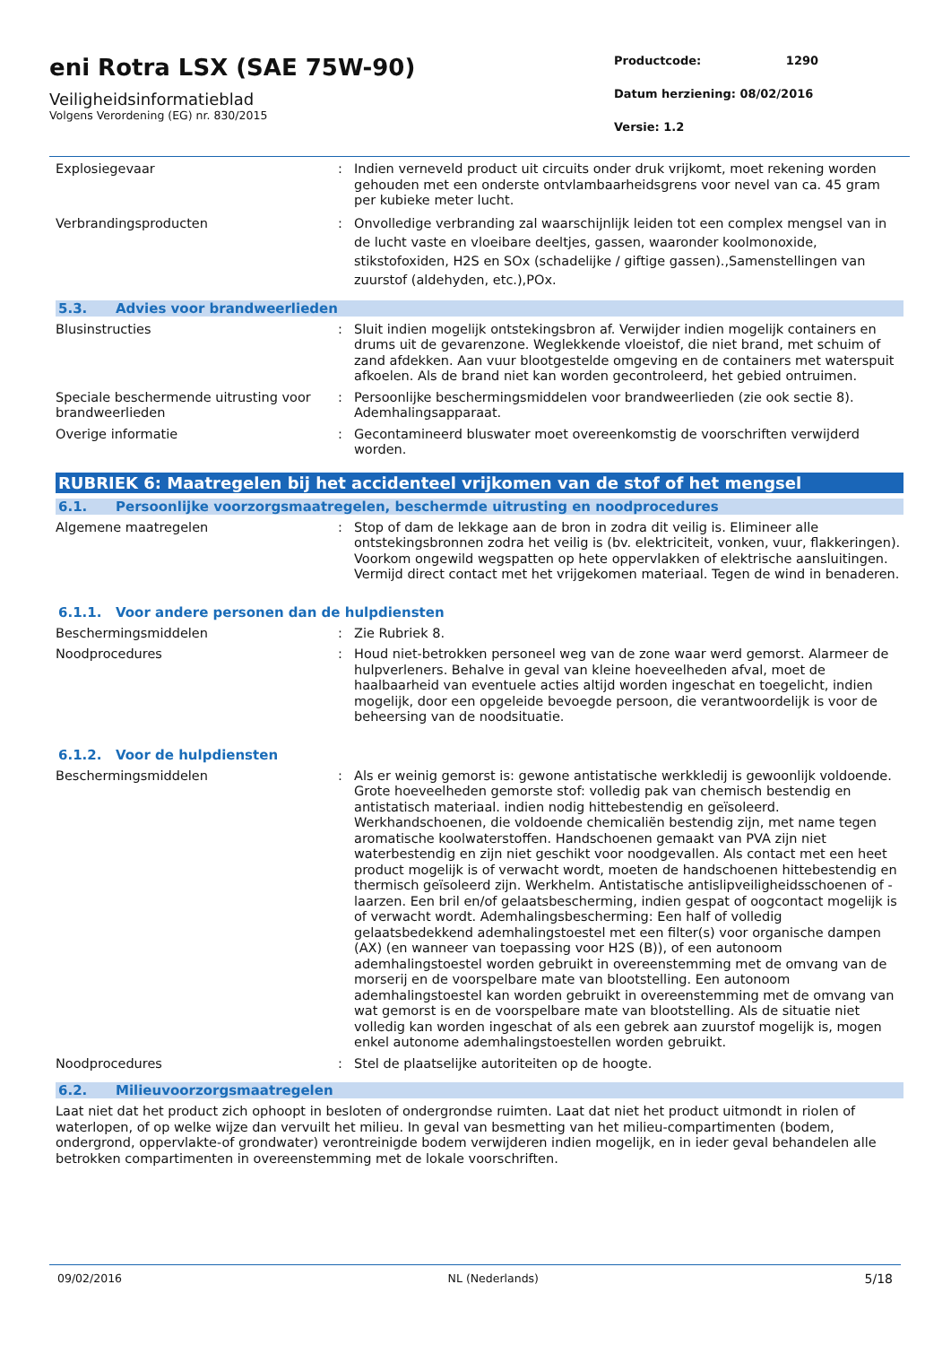eni Rotra LSX (SAE 75W-90)
Veiligheidsinformatieblad
Volgens Verordening (EG) nr. 830/2015
Productcode: 1290
Datum herziening: 08/02/2016
Versie: 1.2
Explosiegevaar : Indien verneveld product uit circuits onder druk vrijkomt, moet rekening worden gehouden met een onderste ontvlambaarheidsgrens voor nevel van ca. 45 gram per kubieke meter lucht.
Verbrandingsproducten : Onvolledige verbranding zal waarschijnlijk leiden tot een complex mengsel van in de lucht vaste en vloeibare deeltjes, gassen, waaronder koolmonoxide, stikstofoxiden, H2S en SOx (schadelijke / giftige gassen).,Samenstellingen van zuurstof (aldehyden, etc.),POx.
5.3. Advies voor brandweerlieden
Blusinstructies : Sluit indien mogelijk ontstekingsbron af. Verwijder indien mogelijk containers en drums uit de gevarenzone. Weglekkende vloeistof, die niet brand, met schuim of zand afdekken. Aan vuur blootgestelde omgeving en de containers met waterspuit afkoelen. Als de brand niet kan worden gecontroleerd, het gebied ontruimen.
Speciale beschermende uitrusting voor brandweerlieden
: Persoonlijke beschermingsmiddelen voor brandweerlieden (zie ook sectie 8). Ademhalingsapparaat.
Overige informatie : Gecontamineerd bluswater moet overeenkomstig de voorschriften verwijderd worden.
RUBRIEK 6: Maatregelen bij het accidenteel vrijkomen van de stof of het mengsel
6.1. Persoonlijke voorzorgsmaatregelen, beschermde uitrusting en noodprocedures
Algemene maatregelen : Stop of dam de lekkage aan de bron in zodra dit veilig is. Elimineer alle ontstekingsbronnen zodra het veilig is (bv. elektriciteit, vonken, vuur, flakkeringen). Voorkom ongewild wegspatten op hete oppervlakken of elektrische aansluitingen. Vermijd direct contact met het vrijgekomen materiaal. Tegen de wind in benaderen.
6.1.1. Voor andere personen dan de hulpdiensten
Beschermingsmiddelen : Zie Rubriek 8.
Noodprocedures : Houd niet-betrokken personeel weg van de zone waar werd gemorst. Alarmeer de hulpverleners. Behalve in geval van kleine hoeveelheden afval, moet de haalbaarheid van eventuele acties altijd worden ingeschat en toegelicht, indien mogelijk, door een opgeleide bevoegde persoon, die verantwoordelijk is voor de beheersing van de noodsituatie.
6.1.2. Voor de hulpdiensten
Beschermingsmiddelen : Als er weinig gemorst is: gewone antistatische werkkledij is gewoonlijk voldoende. Grote hoeveelheden gemorste stof: volledig pak van chemisch bestendig en antistatisch materiaal. indien nodig hittebestendig en geïsoleerd. Werkhandschoenen, die voldoende chemicaliën bestendig zijn, met name tegen aromatische koolwaterstoffen. Handschoenen gemaakt van PVA zijn niet waterbestendig en zijn niet geschikt voor noodgevallen. Als contact met een heet product mogelijk is of verwacht wordt, moeten de handschoenen hittebestendig en thermisch geïsoleerd zijn. Werkhelm. Antistatische antislipveiligheidsschoenen of -laarzen. Een bril en/of gelaatsbescherming, indien gespat of oogcontact mogelijk is of verwacht wordt. Ademhalingsbescherming: Een half of volledig gelaatsbedekkend ademhalingstoestel met een filter(s) voor organische dampen (AX) (en wanneer van toepassing voor H2S (B)), of een autonoom ademhalingstoestel worden gebruikt in overeenstemming met de omvang van de morserij en de voorspelbare mate van blootstelling. Een autonoom ademhalingstoestel kan worden gebruikt in overeenstemming met de omvang van wat gemorst is en de voorspelbare mate van blootstelling. Als de situatie niet volledig kan worden ingeschat of als een gebrek aan zuurstof mogelijk is, mogen enkel autonome ademhalingstoestellen worden gebruikt.
Noodprocedures : Stel de plaatselijke autoriteiten op de hoogte.
6.2. Milieuvoorzorgsmaatregelen
Laat niet dat het product zich ophoopt in besloten of ondergrondse ruimten. Laat dat niet het product uitmondt in riolen of waterlopen, of op welke wijze dan vervuilt het milieu. In geval van besmetting van het milieu-compartimenten (bodem, ondergrond, oppervlakte-of grondwater) verontreinigde bodem verwijderen indien mogelijk, en in ieder geval behandelen alle betrokken compartimenten in overeenstemming met de lokale voorschriften.
09/02/2016 NL (Nederlands) 5/18